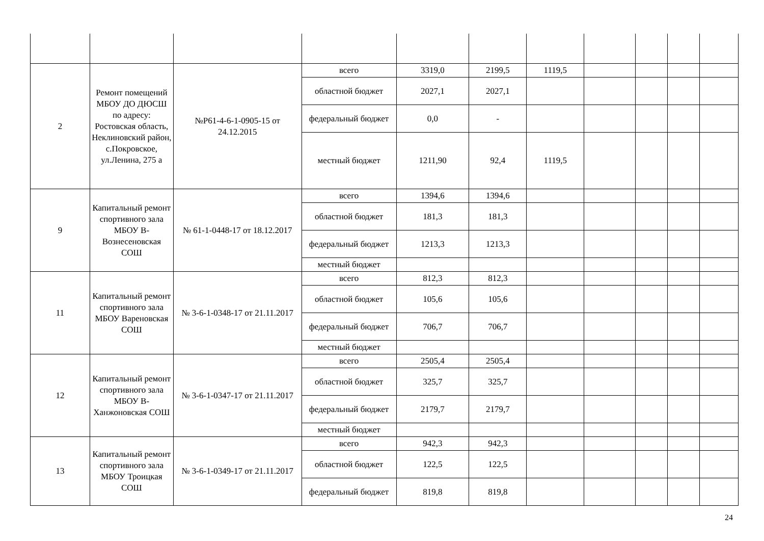| 2 | Ремонт помещений МБОУ ДО ДЮСШ по адресу: Ростовская область, Неклиновский район, с.Покровское, ул.Ленина, 275 а | №Р61-4-6-1-0905-15 от 24.12.2015 | всего | 3319,0 | 2199,5 | 1119,5 | | | | |
| | | | областной бюджет | 2027,1 | 2027,1 | | | | | |
| | | | федеральный бюджет | 0,0 | - | | | | | |
| | | | местный бюджет | 1211,90 | 92,4 | 1119,5 | | | | |
| 9 | Капитальный ремонт спортивного зала МБОУ В-Вознесеновская СОШ | № 61-1-0448-17 от 18.12.2017 | всего | 1394,6 | 1394,6 | | | | | |
| | | | областной бюджет | 181,3 | 181,3 | | | | | |
| | | | федеральный бюджет | 1213,3 | 1213,3 | | | | | |
| | | | местный бюджет | | | | | | | |
| 11 | Капитальный ремонт спортивного зала МБОУ Вареновская СОШ | № 3-6-1-0348-17 от 21.11.2017 | всего | 812,3 | 812,3 | | | | | |
| | | | областной бюджет | 105,6 | 105,6 | | | | | |
| | | | федеральный бюджет | 706,7 | 706,7 | | | | | |
| | | | местный бюджет | | | | | | | |
| 12 | Капитальный ремонт спортивного зала МБОУ В-Ханжоновская СОШ | № 3-6-1-0347-17 от 21.11.2017 | всего | 2505,4 | 2505,4 | | | | | |
| | | | областной бюджет | 325,7 | 325,7 | | | | | |
| | | | федеральный бюджет | 2179,7 | 2179,7 | | | | | |
| | | | местный бюджет | | | | | | | |
| 13 | Капитальный ремонт спортивного зала МБОУ Троицкая СОШ | № 3-6-1-0349-17 от 21.11.2017 | всего | 942,3 | 942,3 | | | | | |
| | | | областной бюджет | 122,5 | 122,5 | | | | | |
| | | | федеральный бюджет | 819,8 | 819,8 | | | | | |
24